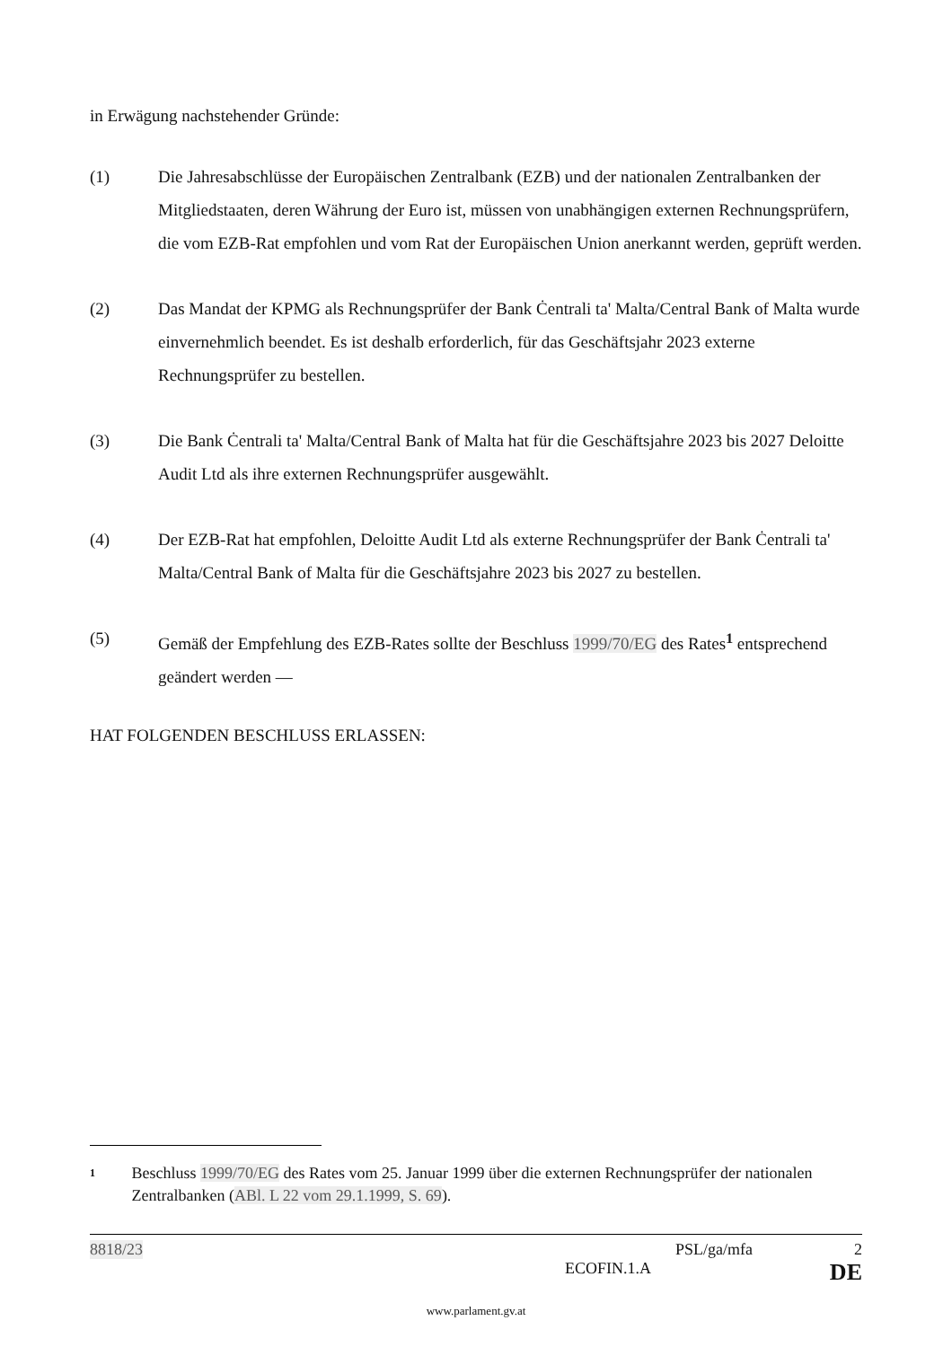in Erwägung nachstehender Gründe:
(1) Die Jahresabschlüsse der Europäischen Zentralbank (EZB) und der nationalen Zentralbanken der Mitgliedstaaten, deren Währung der Euro ist, müssen von unabhängigen externen Rechnungsprüfern, die vom EZB-Rat empfohlen und vom Rat der Europäischen Union anerkannt werden, geprüft werden.
(2) Das Mandat der KPMG als Rechnungsprüfer der Bank Ċentrali ta' Malta/Central Bank of Malta wurde einvernehmlich beendet. Es ist deshalb erforderlich, für das Geschäftsjahr 2023 externe Rechnungsprüfer zu bestellen.
(3) Die Bank Ċentrali ta' Malta/Central Bank of Malta hat für die Geschäftsjahre 2023 bis 2027 Deloitte Audit Ltd als ihre externen Rechnungsprüfer ausgewählt.
(4) Der EZB-Rat hat empfohlen, Deloitte Audit Ltd als externe Rechnungsprüfer der Bank Ċentrali ta' Malta/Central Bank of Malta für die Geschäftsjahre 2023 bis 2027 zu bestellen.
(5) Gemäß der Empfehlung des EZB-Rates sollte der Beschluss 1999/70/EG des Rates<sup>1</sup> entsprechend geändert werden —
HAT FOLGENDEN BESCHLUSS ERLASSEN:
1
Beschluss 1999/70/EG des Rates vom 25. Januar 1999 über die externen Rechnungsprüfer der nationalen Zentralbanken (ABl. L 22 vom 29.1.1999, S. 69).
8818/23 PSL/ga/mfa 2
ECOFIN.1.A DE
www.parlament.gv.at